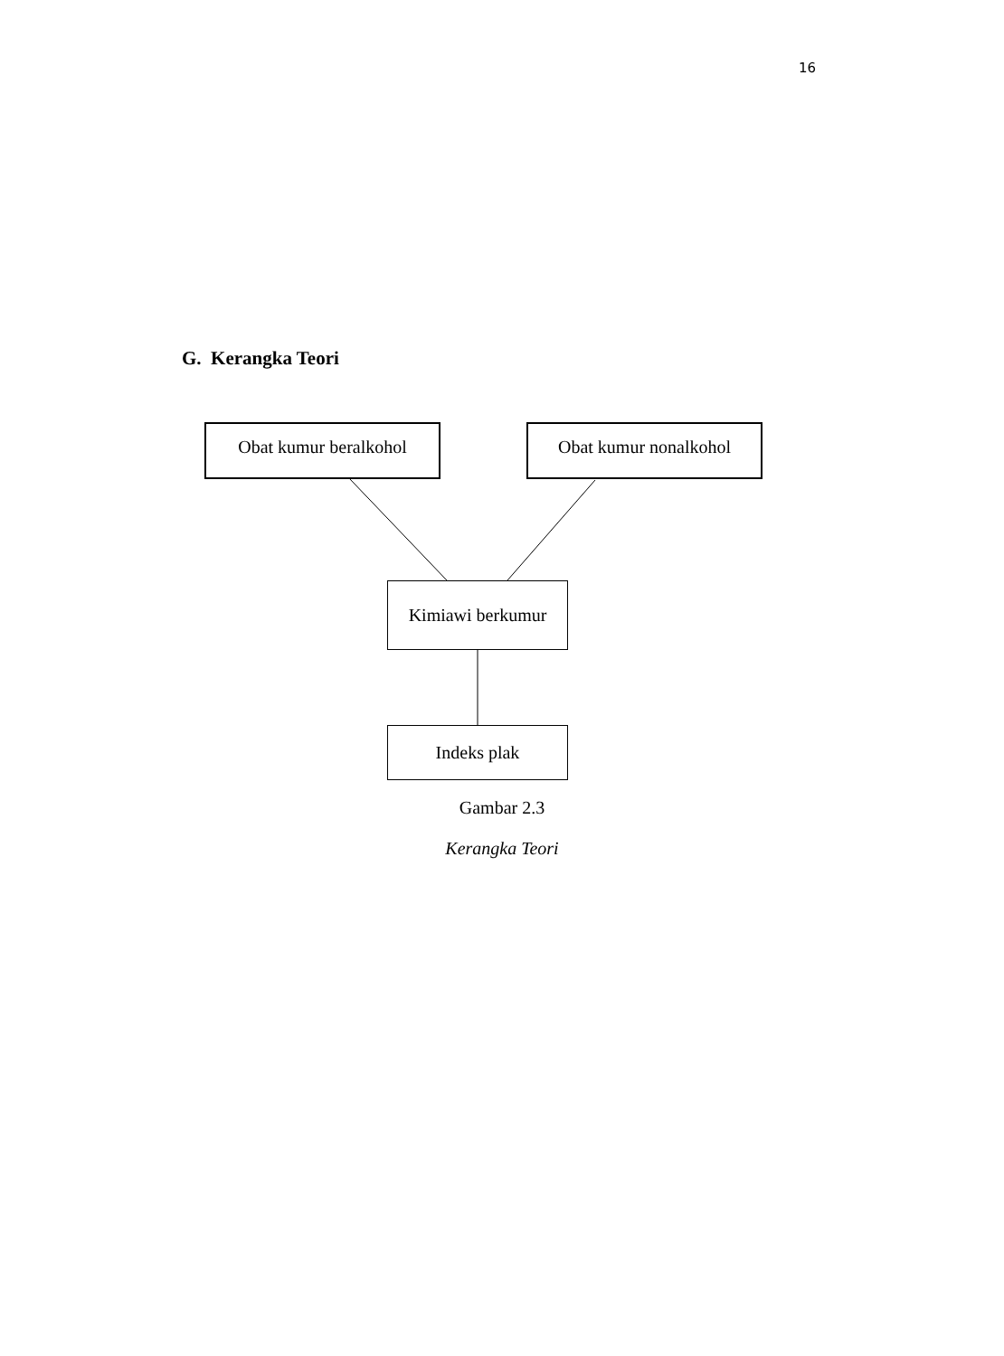16
G. Kerangka Teori
Obat kumur beralkohol Obat kumur nonalkohol
Kimiawi berkumur
Indeks plak
Gambar 2.3
Kerangka Teori